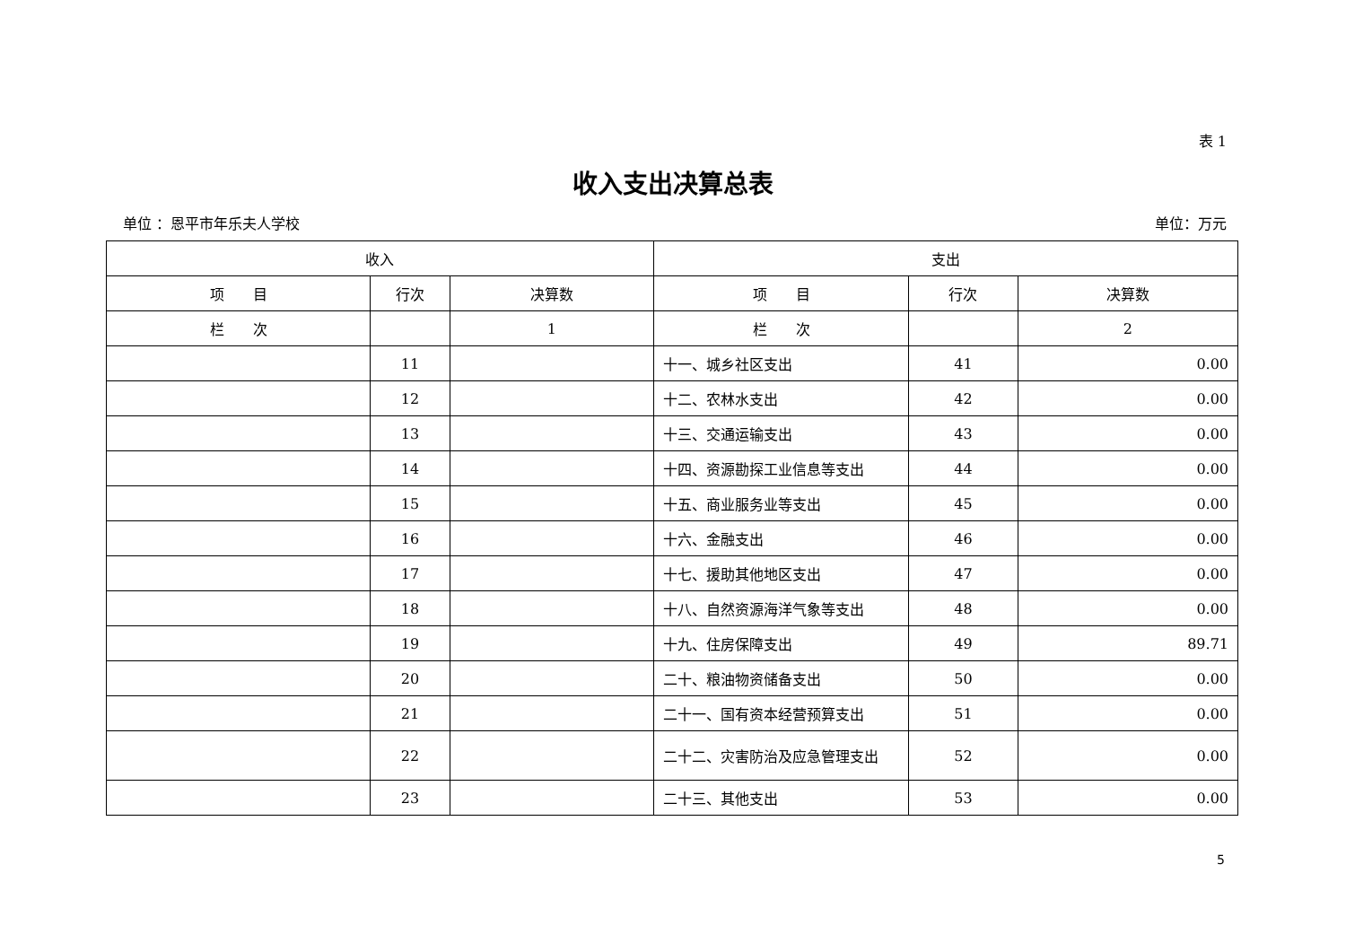表 1
收入支出决算总表
单位 ：恩平市年乐夫人学校 单位：万元
| 收入 | | | 支出 | | |
| --- | --- | --- | --- | --- | --- |
| 项 目 | 行次 | 决算数 | 项 目 | 行次 | 决算数 |
| 栏 次 | | 1 | 栏 次 | | 2 |
| | 11 | | 十一、城乡社区支出 | 41 | 0.00 |
| | 12 | | 十二、农林水支出 | 42 | 0.00 |
| | 13 | | 十三、交通运输支出 | 43 | 0.00 |
| | 14 | | 十四、资源勘探工业信息等支出 | 44 | 0.00 |
| | 15 | | 十五、商业服务业等支出 | 45 | 0.00 |
| | 16 | | 十六、金融支出 | 46 | 0.00 |
| | 17 | | 十七、援助其他地区支出 | 47 | 0.00 |
| | 18 | | 十八、自然资源海洋气象等支出 | 48 | 0.00 |
| | 19 | | 十九、住房保障支出 | 49 | 89.71 |
| | 20 | | 二十、粮油物资储备支出 | 50 | 0.00 |
| | 21 | | 二十一、国有资本经营预算支出 | 51 | 0.00 |
| | 22 | | 二十二、灾害防治及应急管理支出 | 52 | 0.00 |
| | 23 | | 二十三、其他支出 | 53 | 0.00 |
5